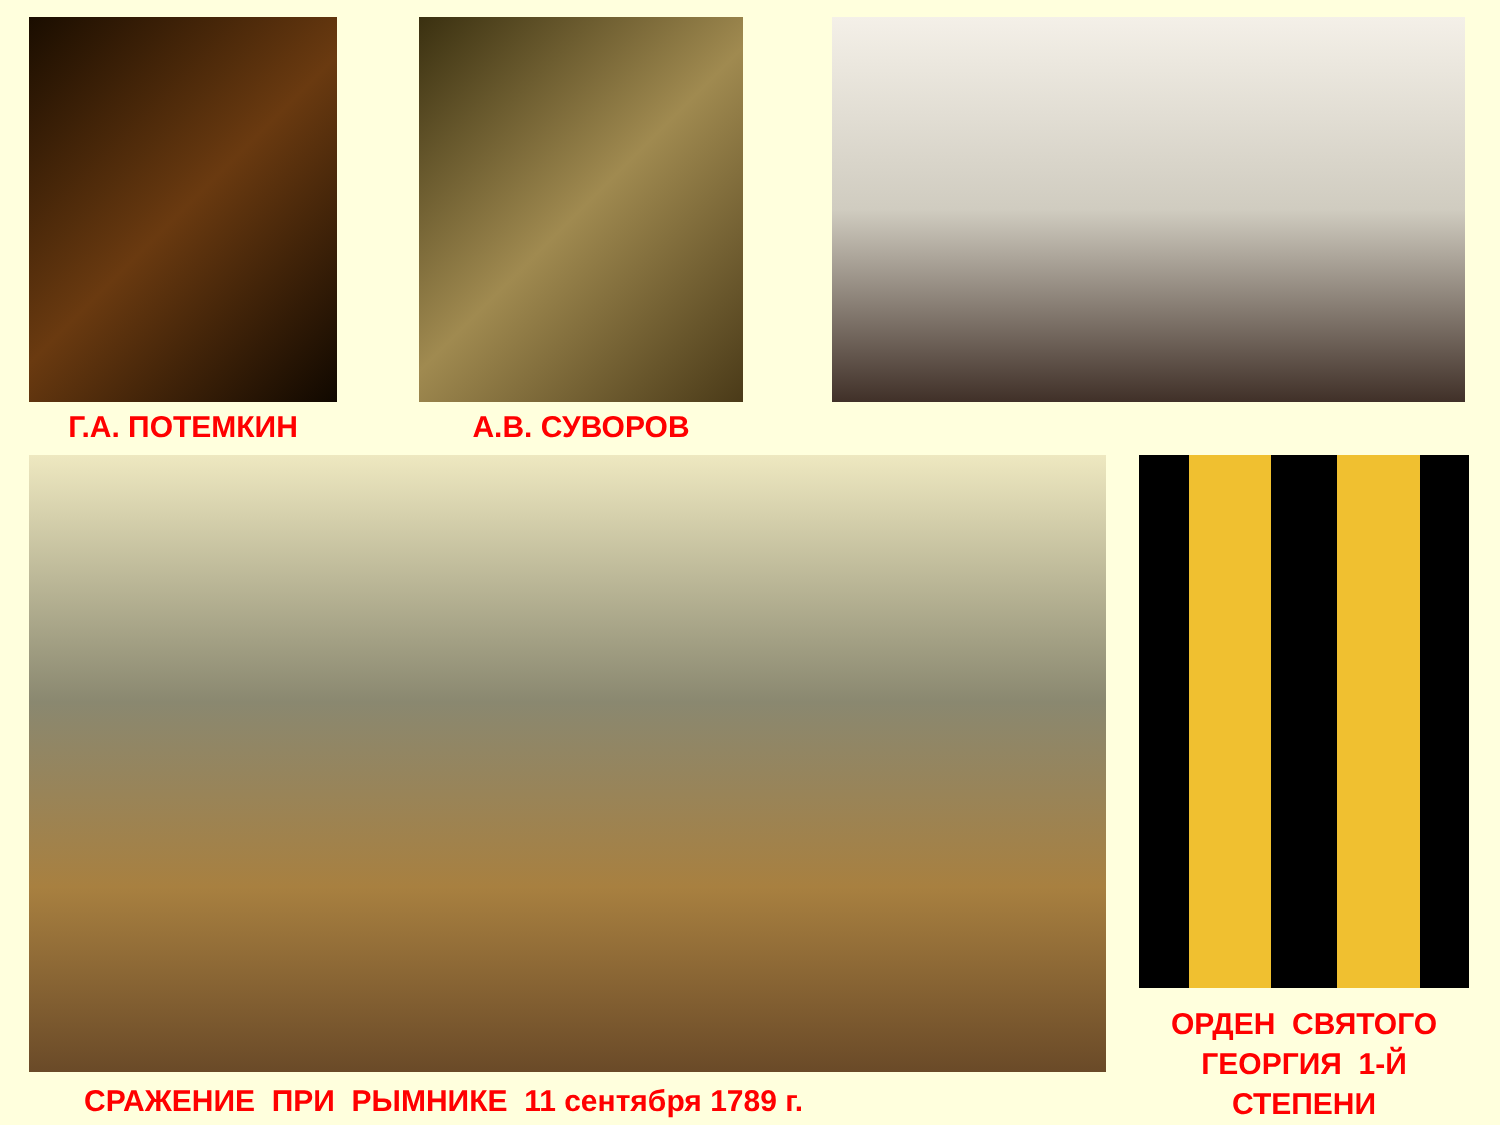Г.А. ПОТЕМКИН А.В. СУВОРОВ
СРАЖЕНИЕ ПРИ РЫМНИКЕ 11 сентября 1789 г.
ОРДЕН СВЯТОГО
ГЕОРГИЯ 1-Й
СТЕПЕНИ